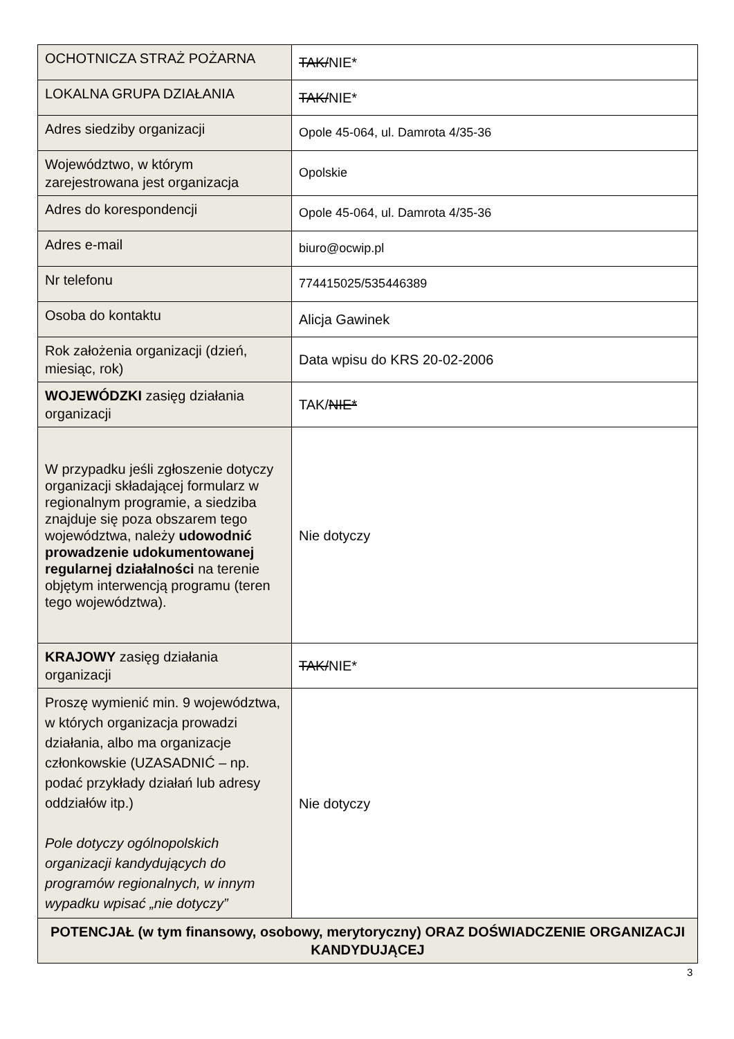| OCHOTNICZA STRAŻ POŻARNA | TAK/ NIE* |
| LOKALNA GRUPA DZIAŁANIA | TAK/ NIE* |
| Adres siedziby organizacji | Opole 45-064, ul. Damrota 4/35-36 |
| Województwo, w którym zarejestrowana jest organizacja | Opolskie |
| Adres do korespondencji | Opole 45-064, ul. Damrota 4/35-36 |
| Adres e-mail | biuro@ocwip.pl |
| Nr telefonu | 774415025/535446389 |
| Osoba do kontaktu | Alicja Gawinek |
| Rok założenia organizacji (dzień, miesiąc, rok) | Data wpisu do KRS 20-02-2006 |
| WOJEWÓDZKI zasięg działania organizacji | TAK/ NIE* |
| W przypadku jeśli zgłoszenie dotyczy organizacji składającej formularz w regionalnym programie, a siedziba znajduje się poza obszarem tego województwa, należy udowodnić prowadzenie udokumentowanej regularnej działalności na terenie objętym interwencją programu (teren tego województwa). | Nie dotyczy |
| KRAJOWY zasięg działania organizacji | TAK/ NIE* |
| Proszę wymienić min. 9 województwa, w których organizacja prowadzi działania, albo ma organizacje członkowskie (UZASADNIĆ – np. podać przykłady działań lub adresy oddziałów itp.) Pole dotyczy ogólnopolskich organizacji kandydujących do programów regionalnych, w innym wypadku wpisać „nie dotyczy” | Nie dotyczy |
| POTENCJAŁ (w tym finansowy, osobowy, merytoryczny) ORAZ DOŚWIADCZENIE ORGANIZACJI KANDYDUJĄCEJ | |
3